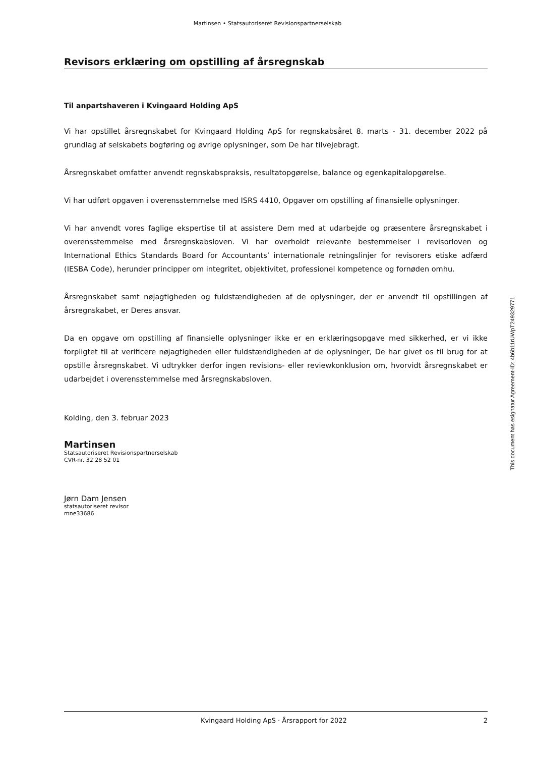Martinsen • Statsautoriseret Revisionspartnerselskab
Revisors erklæring om opstilling af årsregnskab
Til anpartshaveren i Kvingaard Holding ApS
Vi har opstillet årsregnskabet for Kvingaard Holding ApS for regnskabsåret 8. marts - 31. december 2022 på grundlag af selskabets bogføring og øvrige oplysninger, som De har tilvejebragt.
Årsregnskabet omfatter anvendt regnskabspraksis, resultatopgørelse, balance og egenkapitalopgørelse.
Vi har udført opgaven i overensstemmelse med ISRS 4410, Opgaver om opstilling af finansielle oplysninger.
Vi har anvendt vores faglige ekspertise til at assistere Dem med at udarbejde og præsentere årsregnskabet i overensstemmelse med årsregnskabsloven. Vi har overholdt relevante bestemmelser i revisorloven og International Ethics Standards Board for Accountants’ internationale retningslinjer for revisorers etiske adfærd (IESBA Code), herunder principper om integritet, objektivitet, professionel kompetence og fornøden omhu.
Årsregnskabet samt nøjagtigheden og fuldstændigheden af de oplysninger, der er anvendt til opstillingen af årsregnskabet, er Deres ansvar.
Da en opgave om opstilling af finansielle oplysninger ikke er en erklæringsopgave med sikkerhed, er vi ikke forpligtet til at verificere nøjagtigheden eller fuldstændigheden af de oplysninger, De har givet os til brug for at opstille årsregnskabet. Vi udtrykker derfor ingen revisions- eller reviewkonklusion om, hvorvidt årsregnskabet er udarbejdet i overensstemmelse med årsregnskabsloven.
Kolding, den 3. februar 2023
Martinsen
Statsautoriseret Revisionspartnerselskab
CVR-nr. 32 28 52 01
Jørn Dam Jensen
statsautoriseret revisor
mne33686
This document has esignatur Agreement-ID: 4b6b11rUWpT249329771
Kvingaard Holding ApS · Årsrapport for 2022 2